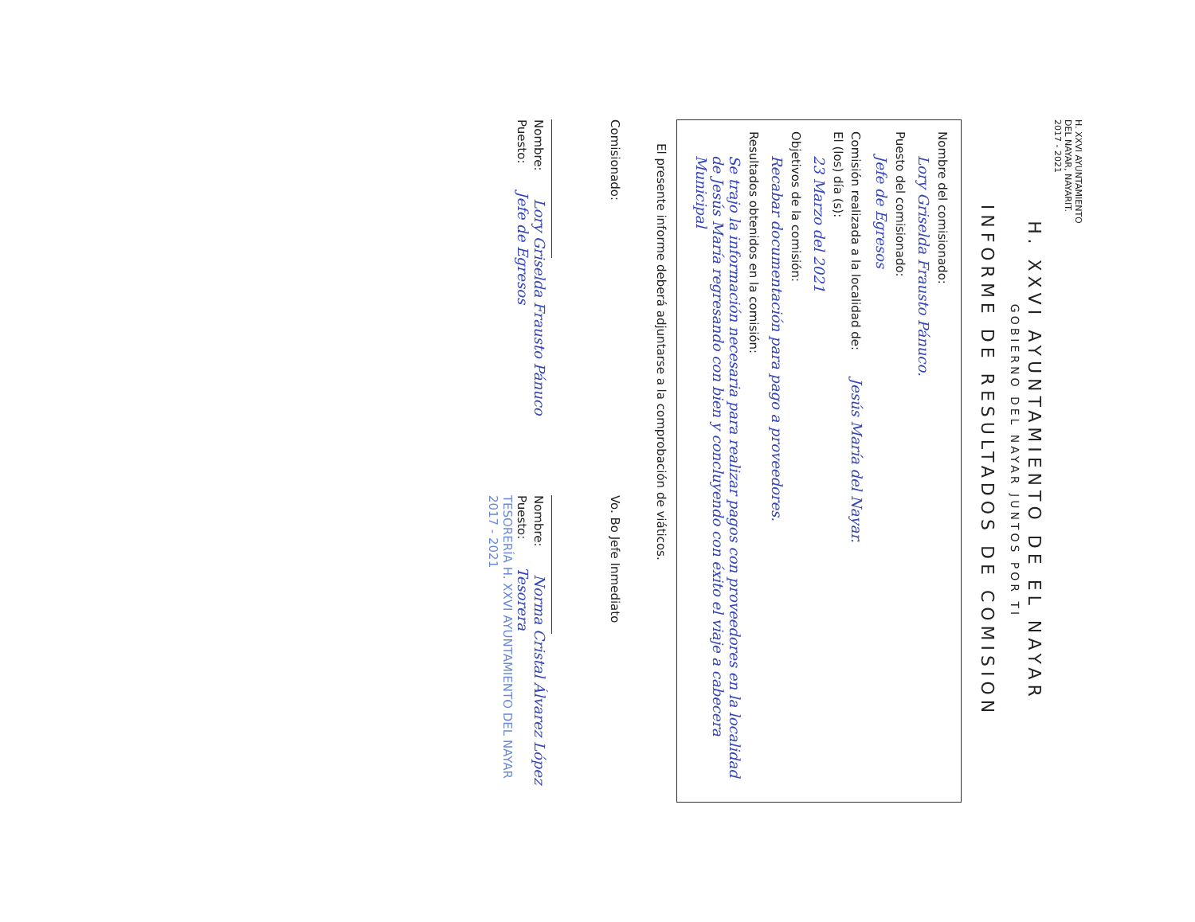H. XXVI AYUNTAMIENTO
DEL NAYAR, NAYARIT.
2017 - 2021
H. XXVI AYUNTAMIENTO DE EL NAYAR
GOBIERNO DEL NAYAR JUNTOS POR TI
INFORME DE RESULTADOS DE COMISION
Nombre del comisionado:
Lory Griselda Frausto Pánuco.
Puesto del comisionado:
Jefe de Egresos
Comisión realizada a la localidad de: Jesús María del Nayar.
El (los) día (s):
23 Marzo del 2021
Objetivos de la comisión:
Recabar documentación para pago a proveedores.
Resultados obtenidos en la comisión:
Se trajo la información necesaria para realizar pagos con proveedores en la localidad de Jesús María regresando con bien y concluyendo con éxito el viaje a cabecera Municipal
El presente informe deberá adjuntarse a la comprobación de viáticos.
Comisionado:
Nombre: Lory Griselda Frausto Pánuco
Puesto: Jefe de Egresos
Vo. Bo Jefe Inmediato
Nombre: Norma Cristal Álvarez López
Puesto: Tesorera
TESORERÍA H. XXVI AYUNTAMIENTO DEL NAYAR 2017 - 2021